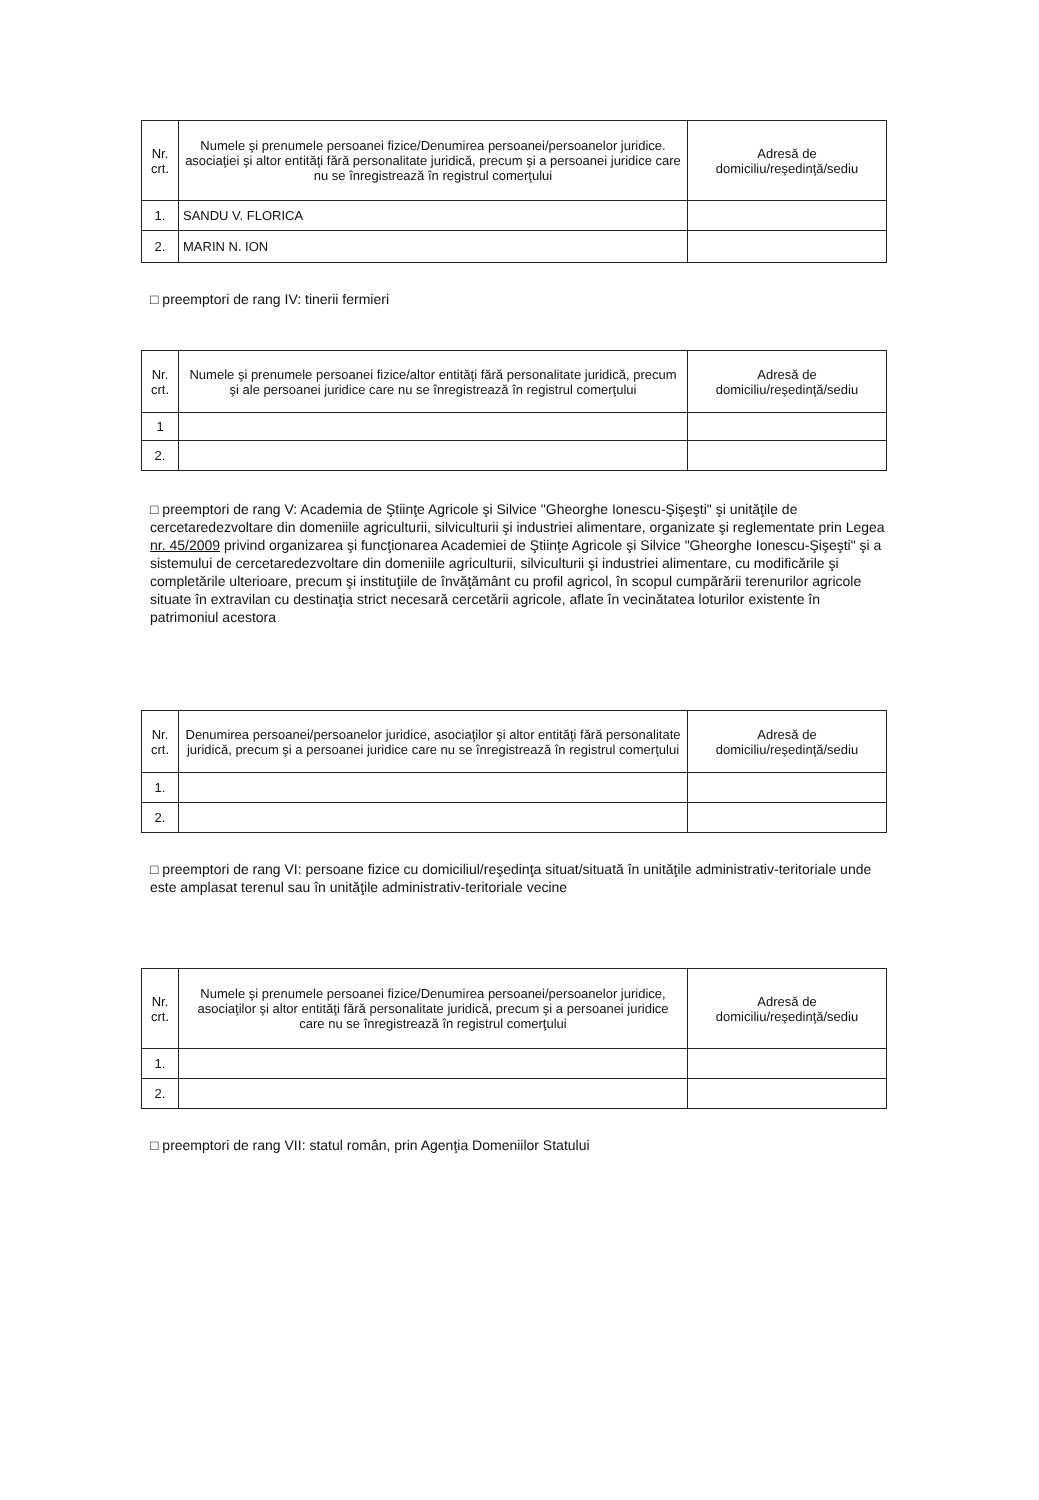| Nr. crt. | Numele şi prenumele persoanei fizice/Denumirea persoanei/persoanelor juridice. asociaţiei şi altor entităţi fără personalitate juridică, precum şi a persoanei juridice care nu se înregistrează în registrul comerţului | Adresă de domiciliu/reşedinţă/sediu |
| --- | --- | --- |
| 1. | SANDU V. FLORICA | |
| 2. | MARIN N. ION | |
□ preemptori de rang IV: tinerii fermieri
| Nr. crt. | Numele şi prenumele persoanei fizice/altor entităţi fără personalitate juridică, precum şi ale persoanei juridice care nu se înregistrează în registrul comerţului | Adresă de domiciliu/reşedinţă/sediu |
| --- | --- | --- |
| 1 | | |
| 2. | | |
□ preemptori de rang V: Academia de Ştiinţe Agricole şi Silvice "Gheorghe Ionescu-Şişeşti" şi unităţile de cercetaredezvoltare din domeniile agriculturii, silviculturii şi industriei alimentare, organizate şi reglementate prin Legea nr. 45/2009 privind organizarea şi funcţionarea Academiei de Ştiinţe Agricole şi Silvice "Gheorghe Ionescu-Şişeşti" şi a sistemului de cercetaredezvoltare din domeniile agriculturii, silviculturii şi industriei alimentare, cu modificările şi completările ulterioare, precum şi instituţiile de învăţământ cu profil agricol, în scopul cumpărării terenurilor agricole situate în extravilan cu destinaţia strict necesară cercetării agricole, aflate în vecinătatea loturilor existente în patrimoniul acestora
| Nr. crt. | Denumirea persoanei/persoanelor juridice, asociaţilor şi altor entităţi fără personalitate juridică, precum şi a persoanei juridice care nu se înregistrează în registrul comerţului | Adresă de domiciliu/reşedinţă/sediu |
| --- | --- | --- |
| 1. | | |
| 2. | | |
□ preemptori de rang VI: persoane fizice cu domiciliul/reşedinţa situat/situată în unităţile administrativ-teritoriale unde este amplasat terenul sau în unităţile administrativ-teritoriale vecine
| Nr. crt. | Numele şi prenumele persoanei fizice/Denumirea persoanei/persoanelor juridice, asociaţilor şi altor entităţi fără personalitate juridică, precum şi a persoanei juridice care nu se înregistrează în registrul comerţului | Adresă de domiciliu/reşedinţă/sediu |
| --- | --- | --- |
| 1. | | |
| 2. | | |
□ preemptori de rang VII: statul român, prin Agenţia Domeniilor Statului